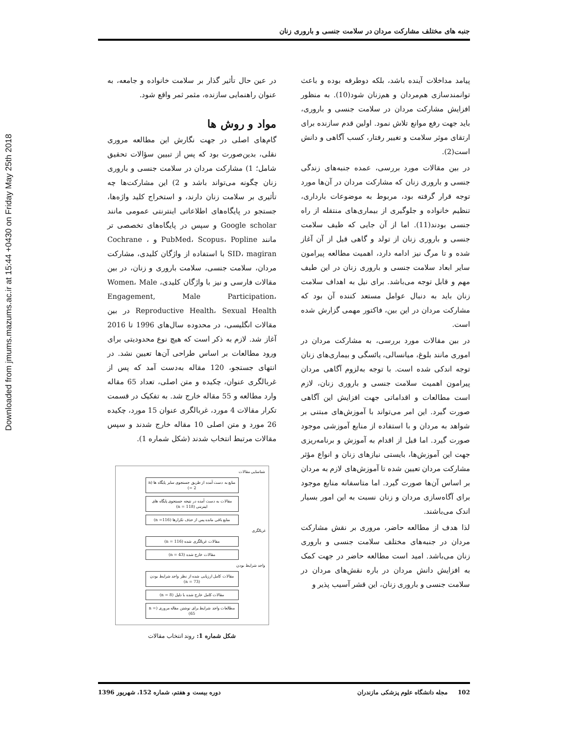Downloaded from jmums.mazums.ac.ir at 15:44 +0430 on Friday May 25th 2018
جنبه های مختلف مشارکت مردان در سلامت جنسی و باروری زنان
پیامد مداخلات آینده باشد، بلکه دوطرفه بوده و باعث توانمندسازی هم‌مردان و هم‌زنان شود(10). به منظور افزایش مشارکت مردان در سلامت جنسی و باروری، باید جهت رفع موانع تلاش نمود. اولین قدم سازنده برای ارتقای موثر سلامت و تغییر رفتار، کسب آگاهی و دانش است(2).
در بین مقالات مورد بررسی، عمده جنبه‌های زندگی جنسی و باروری زنان که مشارکت مردان در آن‌ها مورد توجه قرار گرفته بود، مربوط به موضوعات بارداری، تنظیم خانواده و جلوگیری از بیماری‌های منتقله از راه جنسی بودند(11). اما از آن جایی که طیف سلامت جنسی و باروری زنان از تولد و گاهی قبل از آن آغاز شده و تا مرگ نیز ادامه دارد، اهمیت مطالعه پیرامون سایر ابعاد سلامت جنسی و باروری زنان در این طیف مهم و قابل توجه می‌باشد. برای نیل به اهداف سلامت زنان باید به دنبال عوامل مستعد کننده آن بود که مشارکت مردان در این بین، فاکتور مهمی گزارش شده است.
در بین مقالات مورد بررسی، به مشارکت مردان در اموری مانند بلوغ، میانسالی، یائسگی و بیماری‌های زنان توجه اندکی شده است. با توجه به‌لزوم آگاهی مردان پیرامون اهمیت سلامت جنسی و باروری زنان، لازم است مطالعات و اقداماتی جهت افزایش این آگاهی صورت گیرد. این امر می‌تواند با آموزش‌های مبتنی بر شواهد به مردان و با استفاده از منابع آموزشی موجود صورت گیرد. اما قبل از اقدام به آموزش و برنامه‌ریزی جهت این آموزش‌ها، بایستی نیازهای زنان و انواع مؤثر مشارکت مردان تعیین شده تا آموزش‌های لازم به مردان بر اساس آن‌ها صورت گیرد. اما متاسفانه منابع موجود برای آگاه‌سازی مردان و زنان نسبت به این امور بسیار اندک می‌باشند.
لذا هدف از مطالعه حاضر، مروری بر نقش مشارکت مردان در جنبه‌های مختلف سلامت جنسی و باروری زنان می‌باشد. امید است مطالعه حاضر در جهت کمک به افزایش دانش مردان در باره نقش‌های مردان در سلامت جنسی و باروری زنان، این قشر آسیب پذیر و
در عین حال تأثیر گذار بر سلامت خانواده و جامعه، به عنوان راهنمایی سازنده، مثمر ثمر واقع شود.
مواد و روش ها
گام‌های اصلی در جهت نگارش این مطالعه مروری نقلی، بدین‌صورت بود که پس از تبیین سؤالات تحقیق شامل؛ 1) مشارکت مردان در سلامت جنسی و باروری زنان چگونه می‌تواند باشد و 2) این مشارکت‌ها چه تأثیری بر سلامت زنان دارند، و استخراج کلید واژه‌ها، جستجو در پایگاه‌های اطلاعاتی اینترنتی عمومی مانند Google scholar و سپس در پایگاه‌های تخصصی تر مانند PubMed، Scopus، Popline و Cochrane ، SID، magiran با استفاده از واژگان کلیدی، مشارکت مردان، سلامت جنسی، سلامت باروری و زنان، در بین مقالات فارسی و نیز با واژگان کلیدی، Women، Male Engagement, Male Participation، Reproductive Health، Sexual Health در بین مقالات انگلیسی، در محدوده سال‌های 1996 تا 2016 آغاز شد. لازم به ذکر است که هیچ نوع محدودیتی برای ورود مطالعات بر اساس طراحی آن‌ها تعیین نشد. در انتهای جستجو، 120 مقاله به‌دست آمد که پس از غربالگری عنوان، چکیده و متن اصلی، تعداد 65 مقاله وارد مطالعه و 55 مقاله خارج شد. به تفکیک در قسمت تکرار مقالات 4 مورد، غربالگری عنوان 15 مورد، چکیده 26 مورد و متن اصلی 10 مقاله خارج شدند و سپس مقالات مرتبط انتخاب شدند (شکل شماره 1).
شناسایی مقالات
منابع به دست آمده از طریق جستجوی سایر پایگاه ها (n = 2)
مقالات به دست آمده در نتیجه جستجوی پایگاه های اینترنتی (n = 118)
منابع باقی مانده پس از حذف تکرارها (n =116)
غربالگری
مقالات غربالگری شده (n = 116)
مقالات خارج شده (n = 43)
واجد شرایط بودن
مقالات کامل ارزیابی شده از نظر واجد شرایط بودن (n = 73)
مقالات کامل خارج شده با دلیل (n = 8)
مطالعات واجد شرایط برای نوشتن مقاله مروری (n = 65)
شکل شماره 1: روند انتخاب مقالات
102 مجله دانشگاه علوم پزشکی مازندران دوره بیست و هفتم، شماره 152، شهریور 1396